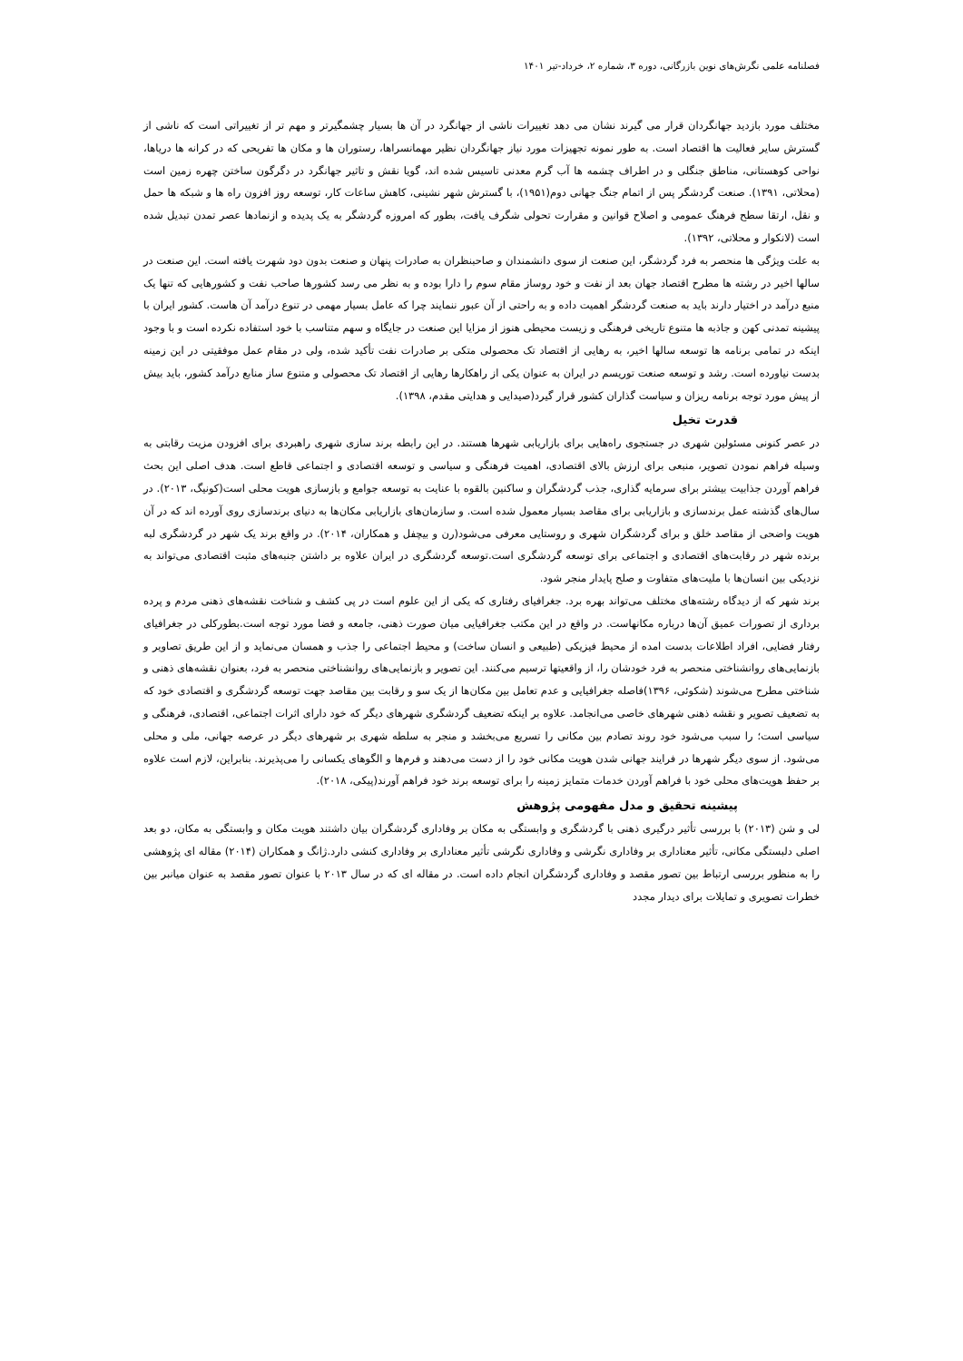فصلنامه علمی نگرش‌های نوین بازرگانی، دوره ۳، شماره ۲، خرداد-تیر ۱۴۰۱
مختلف مورد بازدید جهانگردان قرار می گیرند نشان می دهد تغییرات ناشی از جهانگرد در آن ها بسیار چشمگیرتر و مهم تر از تغییراتی است که ناشی از گسترش سایر فعالیت ها اقتصاد است. به طور نمونه تجهیزات مورد نیاز جهانگردان نظیر مهمانسراها، رستوران ها و مکان ها تفریحی که در کرانه ها دریاها، نواحی کوهستانی، مناطق جنگلی و در اطراف چشمه ها آب گرم معدنی تاسیس شده اند، گویا نقش و تاثیر جهانگرد در دگرگون ساختن چهره زمین است (محلاتی، ۱۳۹۱). صنعت گردشگر پس از اتمام جنگ جهانی دوم(۱۹۵۱)، با گسترش شهر نشینی، کاهش ساعات کار، توسعه روز افزون راه ها و شبکه ها حمل و نقل، ارتقا سطح فرهنگ عمومی و اصلاح قوانین و مقرارت تحولی شگرف یافت، بطور که امروزه گردشگر به یک پدیده و ازنمادها عصر تمدن تبدیل شده است (لانکوار و محلاتی، ۱۳۹۲).
به علت ویژگی ها منحصر به فرد گردشگر، این صنعت از سوی دانشمندان و صاحبنظران به صادرات پنهان و صنعت بدون دود شهرت یافته است. این صنعت در سالها اخیر در رشته ها مطرح اقتصاد جهان بعد از نفت و خود روساز مقام سوم را دارا بوده و به نظر می رسد کشورها صاحب نفت و کشورهایی که تنها یک منبع درآمد در اختیار دارند باید به صنعت گردشگر اهمیت داده و به راحتی از آن عبور ننمایند چرا که عامل بسیار مهمی در تنوع درآمد آن هاست. کشور ایران با پیشینه تمدنی کهن و جاذبه ها متنوع تاریخی فرهنگی و زیست محیطی هنوز از مزایا این صنعت در جایگاه و سهم متناسب با خود استفاده نکرده است و با وجود اینکه در تمامی برنامه ها توسعه سالها اخیر، به رهایی از اقتصاد تک محصولی متکی بر صادرات نفت تأکید شده، ولی در مقام عمل موفقیتی در این زمینه بدست نیاورده است. رشد و توسعه صنعت توریسم در ایران به عنوان یکی از راهکارها رهایی از اقتصاد تک محصولی و متنوع ساز منابع درآمد کشور، باید بیش از پیش مورد توجه برنامه ریزان و سیاست گذاران کشور قرار گیرد(صیدایی و هدایتی مقدم، ۱۳۹۸).
قدرت تخیل
در عصر کنونی مسئولین شهری در جستجوی راه‌هایی برای بازاریابی شهرها هستند. در این رابطه برند سازی شهری راهبردی برای افزودن مزیت رقابتی به وسیله فراهم نمودن تصویر، منبعی برای ارزش بالای اقتصادی، اهمیت فرهنگی و سیاسی و توسعه اقتصادی و اجتماعی قاطع است. هدف اصلی این بحث فراهم آوردن جذابیت بیشتر برای سرمایه گذاری، جذب گردشگران و ساکنین بالقوه با عنایت به توسعه جوامع و بازسازی هویت محلی است(کونیگ، ۲۰۱۳). در سال‌های گذشته عمل برندسازی و بازاریابی برای مقاصد بسیار معمول شده است. و سازمان‌های بازاریابی مکان‌ها به دنیای برندسازی روی آورده اند که در آن هویت واضحی از مقاصد خلق و برای گردشگران شهری و روستایی معرفی می‌شود(رن و بیچفل و همکاران، ۲۰۱۴). در واقع برند یک شهر در گردشگری لبه برنده شهر در رقابت‌های اقتصادی و اجتماعی برای توسعه گردشگری است.توسعه گردشگری در ایران علاوه بر داشتن جنبه‌های مثبت اقتصادی می‌تواند به نزدیکی بین انسان‌ها با ملیت‌های متفاوت و صلح پایدار منجر شود.
برند شهر که از دیدگاه رشته‌های مختلف می‌تواند بهره برد. جغرافیای رفتاری که یکی از این علوم است در پی کشف و شناخت نقشه‌های ذهنی مردم و پرده برداری از تصورات عمیق آن‌ها درباره مکانهاست. در واقع در این مکتب جغرافیایی میان صورت ذهنی، جامعه و فضا مورد توجه است.بطورکلی در جغرافیای رفتار فضایی، افراد اطلاعات بدست امده از محیط فیزیکی (طبیعی و انسان ساخت) و محیط اجتماعی را جذب و همسان می‌نماید و از این طریق تصاویر و بازنمایی‌های روانشناختی منحصر به فرد خودشان را، از واقعیتها ترسیم می‌کنند. این تصویر و بازنمایی‌های روانشناختی منحصر به فرد، بعنوان نقشه‌های ذهنی و شناختی مطرح می‌شوند (شکوئی، ۱۳۹۶)فاصله جغرافیایی و عدم تعامل بین مکان‌ها از یک سو و رقابت بین مقاصد جهت توسعه گردشگری و اقتصادی خود که به تضعیف تصویر و نقشه ذهنی شهرهای خاصی می‌انجامد. علاوه بر اینکه تضعیف گردشگری شهرهای دیگر که خود دارای اثرات اجتماعی، اقتصادی، فرهنگی و سیاسی است؛ را سبب می‌شود خود روند تصادم بین مکانی را تسریع می‌بخشد و منجر به سلطه شهری بر شهرهای دیگر در عرصه جهانی، ملی و محلی می‌شود. از سوی دیگر شهرها در فرایند جهانی شدن هویت مکانی خود را از دست می‌دهند و فرم‌ها و الگوهای یکسانی را می‌پذیرند. بنابراین، لازم است علاوه بر حفظ هویت‌های محلی خود با فراهم آوردن خدمات متمایز زمینه را برای توسعه برند خود فراهم آورند(پیکی، ۲۰۱۸).
پیشینه تحقیق و مدل مفهومی پژوهش
لی و شن (۲۰۱۳) با بررسی تأثیر درگیری ذهنی با گردشگری و وابستگی به مکان بر وفاداری گردشگران بیان داشتند هویت مکان و وابستگی به مکان، دو بعد اصلی دلبستگی مکانی، تأثیر معناداری بر وفاداری نگرشی و وفاداری نگرشی تأثیر معناداری بر وفاداری کنشی دارد.ژانگ و همکاران (۲۰۱۴) مقاله ای پژوهشی را به منظور بررسی ارتباط بین تصور مقصد و وفاداری گردشگران انجام داده است. در مقاله ای که در سال ۲۰۱۳ با عنوان تصور مقصد به عنوان میانبر بین خطرات تصویری و تمایلات برای دیدار مجدد